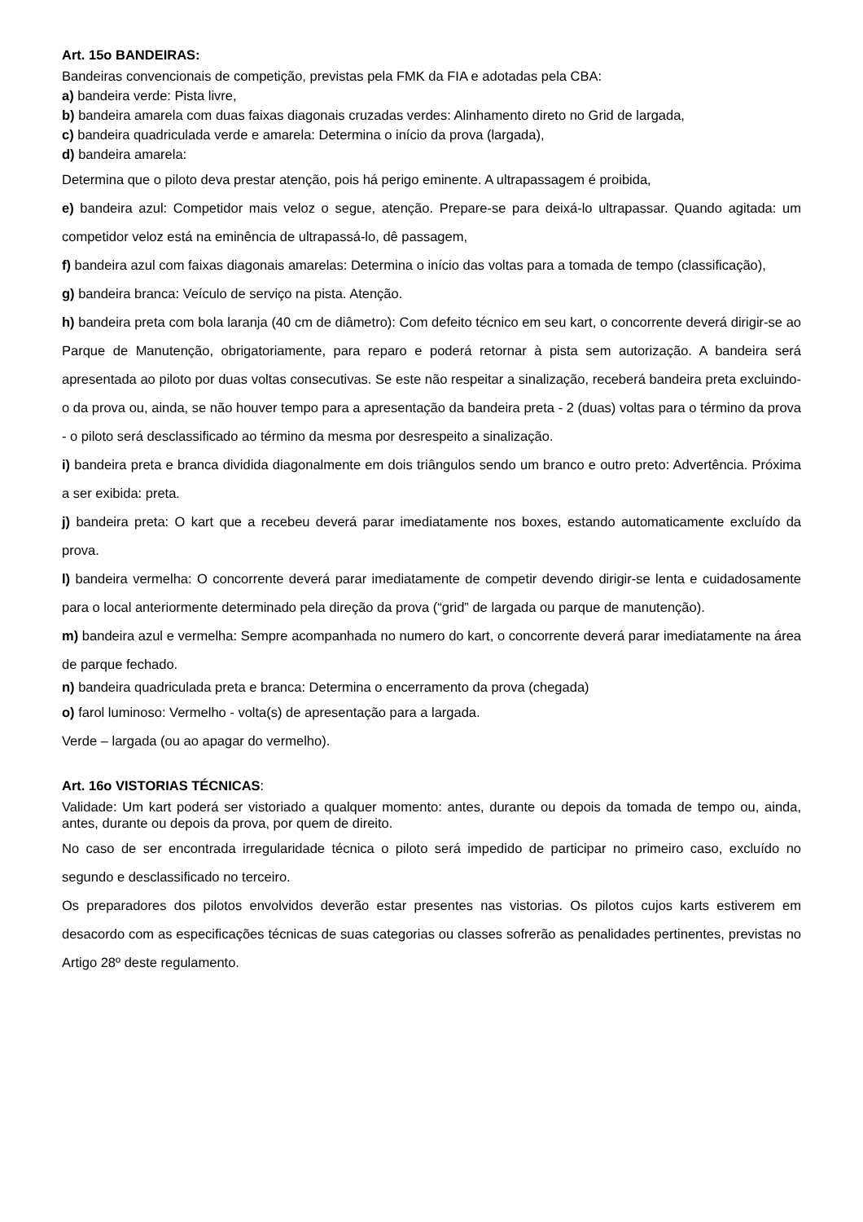Art. 15o BANDEIRAS:
Bandeiras convencionais de competição, previstas pela FMK da FIA e adotadas pela CBA:
a) bandeira verde: Pista livre,
b) bandeira amarela com duas faixas diagonais cruzadas verdes: Alinhamento direto no Grid de largada,
c) bandeira quadriculada verde e amarela: Determina o início da prova (largada),
d) bandeira amarela:
Determina que o piloto deva prestar atenção, pois há perigo eminente. A ultrapassagem é proibida,
e) bandeira azul: Competidor mais veloz o segue, atenção. Prepare-se para deixá-lo ultrapassar. Quando agitada: um competidor veloz está na eminência de ultrapassá-lo, dê passagem,
f) bandeira azul com faixas diagonais amarelas: Determina o início das voltas para a tomada de tempo (classificação),
g) bandeira branca: Veículo de serviço na pista. Atenção.
h) bandeira preta com bola laranja (40 cm de diâmetro): Com defeito técnico em seu kart, o concorrente deverá dirigir-se ao Parque de Manutenção, obrigatoriamente, para reparo e poderá retornar à pista sem autorização. A bandeira será apresentada ao piloto por duas voltas consecutivas. Se este não respeitar a sinalização, receberá bandeira preta excluindo-o da prova ou, ainda, se não houver tempo para a apresentação da bandeira preta - 2 (duas) voltas para o término da prova - o piloto será desclassificado ao término da mesma por desrespeito a sinalização.
i) bandeira preta e branca dividida diagonalmente em dois triângulos sendo um branco e outro preto: Advertência. Próxima a ser exibida: preta.
j) bandeira preta: O kart que a recebeu deverá parar imediatamente nos boxes, estando automaticamente excluído da prova.
l) bandeira vermelha: O concorrente deverá parar imediatamente de competir devendo dirigir-se lenta e cuidadosamente para o local anteriormente determinado pela direção da prova (“grid” de largada ou parque de manutenção).
m) bandeira azul e vermelha: Sempre acompanhada no numero do kart, o concorrente deverá parar imediatamente na área de parque fechado.
n) bandeira quadriculada preta e branca: Determina o encerramento da prova (chegada)
o) farol luminoso: Vermelho - volta(s) de apresentação para a largada.
Verde – largada (ou ao apagar do vermelho).
Art. 16o VISTORIAS TÉCNICAS:
Validade: Um kart poderá ser vistoriado a qualquer momento: antes, durante ou depois da tomada de tempo ou, ainda, antes, durante ou depois da prova, por quem de direito.
No caso de ser encontrada irregularidade técnica o piloto será impedido de participar no primeiro caso, excluído no segundo e desclassificado no terceiro.
Os preparadores dos pilotos envolvidos deverão estar presentes nas vistorias. Os pilotos cujos karts estiverem em desacordo com as especificações técnicas de suas categorias ou classes sofrerão as penalidades pertinentes, previstas no Artigo 28º deste regulamento.